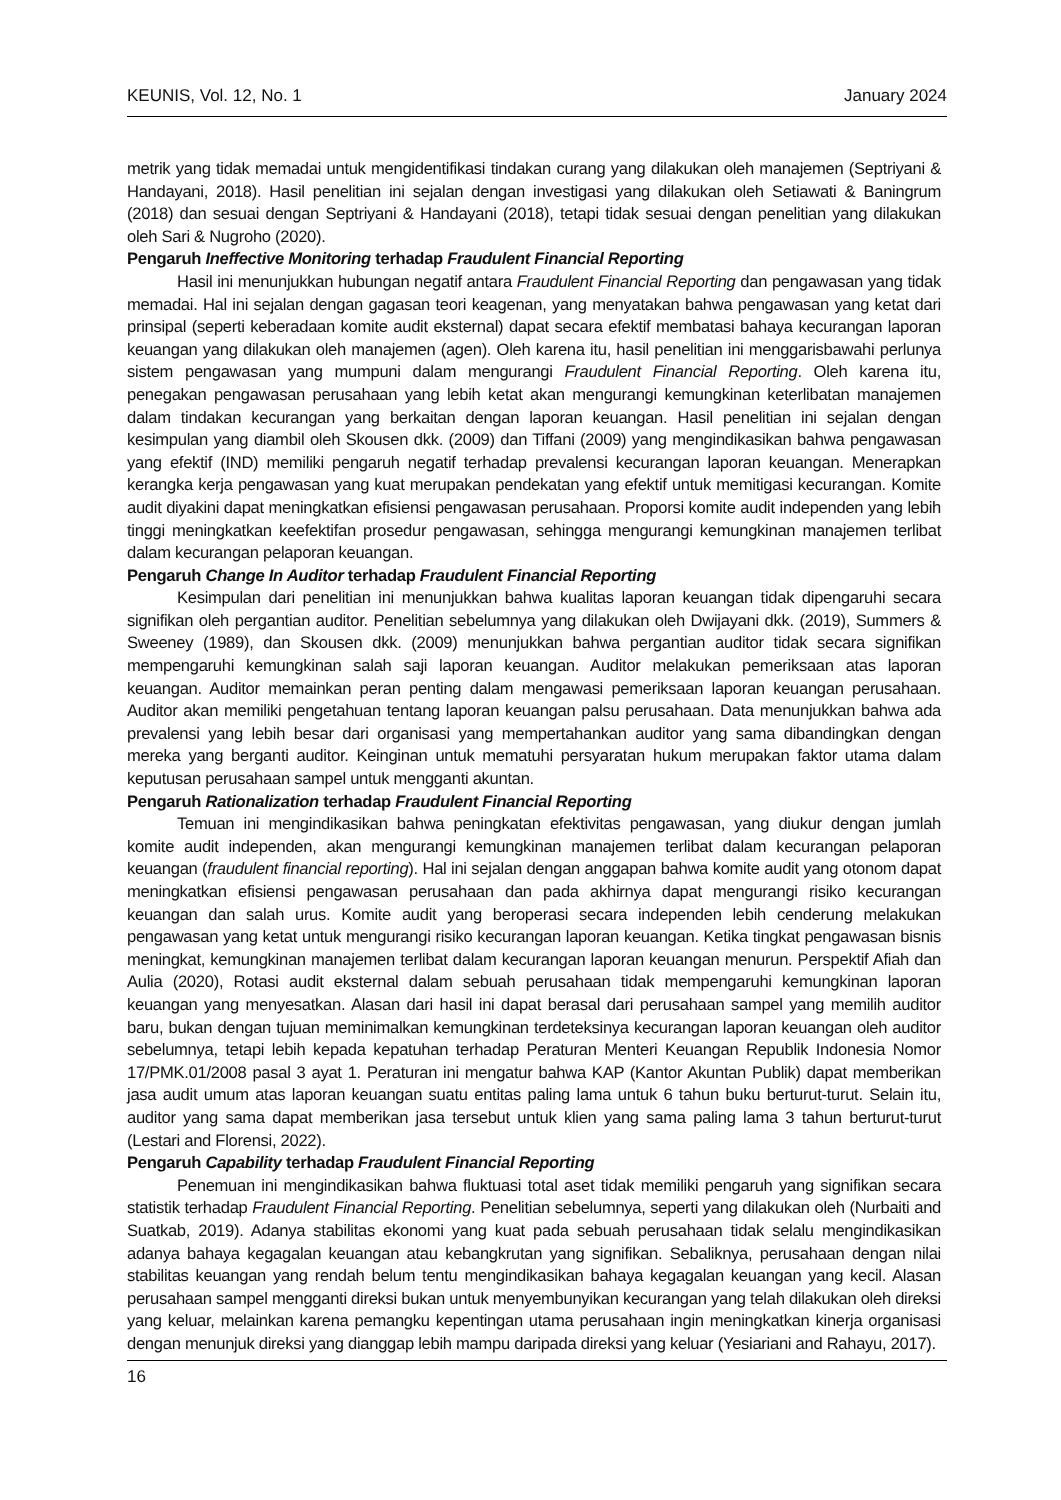KEUNIS, Vol. 12, No. 1 January 2024
metrik yang tidak memadai untuk mengidentifikasi tindakan curang yang dilakukan oleh manajemen (Septriyani & Handayani, 2018). Hasil penelitian ini sejalan dengan investigasi yang dilakukan oleh Setiawati & Baningrum (2018) dan sesuai dengan Septriyani & Handayani (2018), tetapi tidak sesuai dengan penelitian yang dilakukan oleh Sari & Nugroho (2020).
Pengaruh Ineffective Monitoring terhadap Fraudulent Financial Reporting
Hasil ini menunjukkan hubungan negatif antara Fraudulent Financial Reporting dan pengawasan yang tidak memadai. Hal ini sejalan dengan gagasan teori keagenan, yang menyatakan bahwa pengawasan yang ketat dari prinsipal (seperti keberadaan komite audit eksternal) dapat secara efektif membatasi bahaya kecurangan laporan keuangan yang dilakukan oleh manajemen (agen). Oleh karena itu, hasil penelitian ini menggarisbawahi perlunya sistem pengawasan yang mumpuni dalam mengurangi Fraudulent Financial Reporting. Oleh karena itu, penegakan pengawasan perusahaan yang lebih ketat akan mengurangi kemungkinan keterlibatan manajemen dalam tindakan kecurangan yang berkaitan dengan laporan keuangan. Hasil penelitian ini sejalan dengan kesimpulan yang diambil oleh Skousen dkk. (2009) dan Tiffani (2009) yang mengindikasikan bahwa pengawasan yang efektif (IND) memiliki pengaruh negatif terhadap prevalensi kecurangan laporan keuangan. Menerapkan kerangka kerja pengawasan yang kuat merupakan pendekatan yang efektif untuk memitigasi kecurangan. Komite audit diyakini dapat meningkatkan efisiensi pengawasan perusahaan. Proporsi komite audit independen yang lebih tinggi meningkatkan keefektifan prosedur pengawasan, sehingga mengurangi kemungkinan manajemen terlibat dalam kecurangan pelaporan keuangan.
Pengaruh Change In Auditor terhadap Fraudulent Financial Reporting
Kesimpulan dari penelitian ini menunjukkan bahwa kualitas laporan keuangan tidak dipengaruhi secara signifikan oleh pergantian auditor. Penelitian sebelumnya yang dilakukan oleh Dwijayani dkk. (2019), Summers & Sweeney (1989), dan Skousen dkk. (2009) menunjukkan bahwa pergantian auditor tidak secara signifikan mempengaruhi kemungkinan salah saji laporan keuangan. Auditor melakukan pemeriksaan atas laporan keuangan. Auditor memainkan peran penting dalam mengawasi pemeriksaan laporan keuangan perusahaan. Auditor akan memiliki pengetahuan tentang laporan keuangan palsu perusahaan. Data menunjukkan bahwa ada prevalensi yang lebih besar dari organisasi yang mempertahankan auditor yang sama dibandingkan dengan mereka yang berganti auditor. Keinginan untuk mematuhi persyaratan hukum merupakan faktor utama dalam keputusan perusahaan sampel untuk mengganti akuntan.
Pengaruh Rationalization terhadap Fraudulent Financial Reporting
Temuan ini mengindikasikan bahwa peningkatan efektivitas pengawasan, yang diukur dengan jumlah komite audit independen, akan mengurangi kemungkinan manajemen terlibat dalam kecurangan pelaporan keuangan (fraudulent financial reporting). Hal ini sejalan dengan anggapan bahwa komite audit yang otonom dapat meningkatkan efisiensi pengawasan perusahaan dan pada akhirnya dapat mengurangi risiko kecurangan keuangan dan salah urus. Komite audit yang beroperasi secara independen lebih cenderung melakukan pengawasan yang ketat untuk mengurangi risiko kecurangan laporan keuangan. Ketika tingkat pengawasan bisnis meningkat, kemungkinan manajemen terlibat dalam kecurangan laporan keuangan menurun. Perspektif Afiah dan Aulia (2020), Rotasi audit eksternal dalam sebuah perusahaan tidak mempengaruhi kemungkinan laporan keuangan yang menyesatkan. Alasan dari hasil ini dapat berasal dari perusahaan sampel yang memilih auditor baru, bukan dengan tujuan meminimalkan kemungkinan terdeteksinya kecurangan laporan keuangan oleh auditor sebelumnya, tetapi lebih kepada kepatuhan terhadap Peraturan Menteri Keuangan Republik Indonesia Nomor 17/PMK.01/2008 pasal 3 ayat 1. Peraturan ini mengatur bahwa KAP (Kantor Akuntan Publik) dapat memberikan jasa audit umum atas laporan keuangan suatu entitas paling lama untuk 6 tahun buku berturut-turut. Selain itu, auditor yang sama dapat memberikan jasa tersebut untuk klien yang sama paling lama 3 tahun berturut-turut (Lestari and Florensi, 2022).
Pengaruh Capability terhadap Fraudulent Financial Reporting
Penemuan ini mengindikasikan bahwa fluktuasi total aset tidak memiliki pengaruh yang signifikan secara statistik terhadap Fraudulent Financial Reporting. Penelitian sebelumnya, seperti yang dilakukan oleh (Nurbaiti and Suatkab, 2019). Adanya stabilitas ekonomi yang kuat pada sebuah perusahaan tidak selalu mengindikasikan adanya bahaya kegagalan keuangan atau kebangkrutan yang signifikan. Sebaliknya, perusahaan dengan nilai stabilitas keuangan yang rendah belum tentu mengindikasikan bahaya kegagalan keuangan yang kecil. Alasan perusahaan sampel mengganti direksi bukan untuk menyembunyikan kecurangan yang telah dilakukan oleh direksi yang keluar, melainkan karena pemangku kepentingan utama perusahaan ingin meningkatkan kinerja organisasi dengan menunjuk direksi yang dianggap lebih mampu daripada direksi yang keluar (Yesiariani and Rahayu, 2017).
16